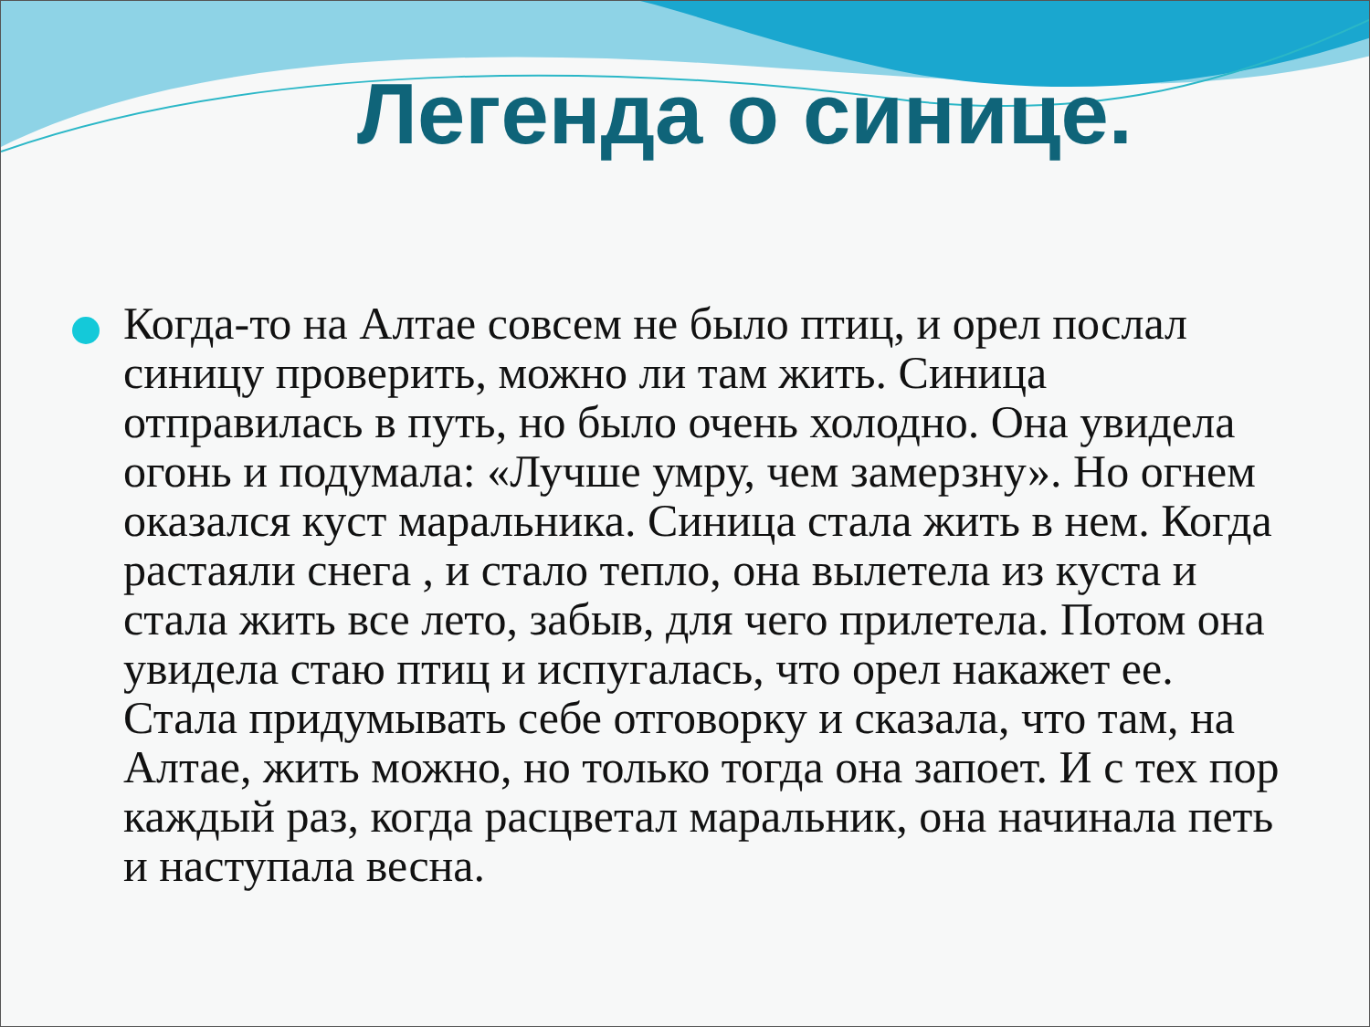Легенда о синице.
Когда-то на Алтае совсем не было птиц, и орел послал синицу проверить, можно ли там жить. Синица отправилась в путь, но было очень холодно. Она увидела огонь и подумала: «Лучше умру, чем замерзну». Но огнем оказался куст маральника. Синица стала жить в нем. Когда растаяли снега , и стало тепло, она вылетела из куста и стала жить все лето, забыв, для чего прилетела. Потом она увидела стаю птиц и испугалась, что орел накажет ее. Стала придумывать себе отговорку и сказала, что там, на Алтае, жить можно, но только тогда она запоет. И с тех пор каждый раз, когда расцветал маральник, она начинала петь и наступала весна.